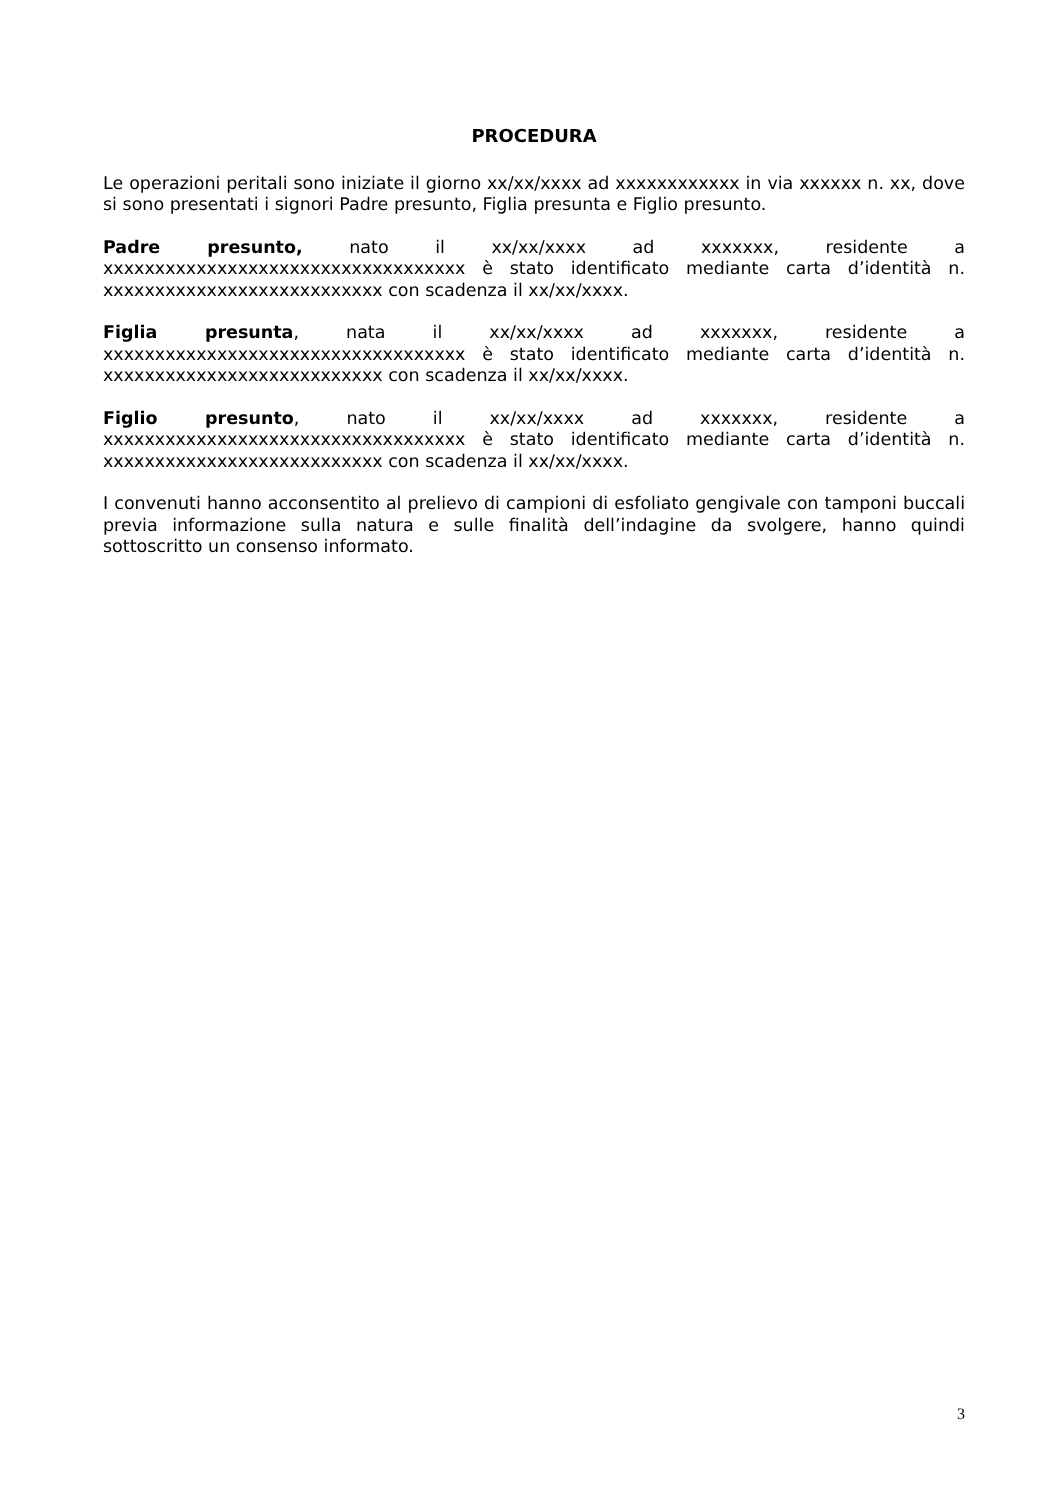PROCEDURA
Le operazioni peritali sono iniziate il giorno xx/xx/xxxx ad xxxxxxxxxxxx in via xxxxxx n. xx, dove si sono presentati i signori Padre presunto, Figlia presunta e Figlio presunto.
Padre presunto, nato il xx/xx/xxxx ad xxxxxxx, residente a xxxxxxxxxxxxxxxxxxxxxxxxxxxxxxxxxxx è stato identificato mediante carta d’identità n. xxxxxxxxxxxxxxxxxxxxxxxxxxx con scadenza il xx/xx/xxxx.
Figlia presunta, nata il xx/xx/xxxx ad xxxxxxx, residente a xxxxxxxxxxxxxxxxxxxxxxxxxxxxxxxxxxx è stato identificato mediante carta d’identità n. xxxxxxxxxxxxxxxxxxxxxxxxxxx con scadenza il xx/xx/xxxx.
Figlio presunto, nato il xx/xx/xxxx ad xxxxxxx, residente a xxxxxxxxxxxxxxxxxxxxxxxxxxxxxxxxxxx è stato identificato mediante carta d’identità n. xxxxxxxxxxxxxxxxxxxxxxxxxxx con scadenza il xx/xx/xxxx.
I convenuti hanno acconsentito al prelievo di campioni di esfoliato gengivale con tamponi buccali previa informazione sulla natura e sulle finalità dell’indagine da svolgere, hanno quindi sottoscritto un consenso informato.
3